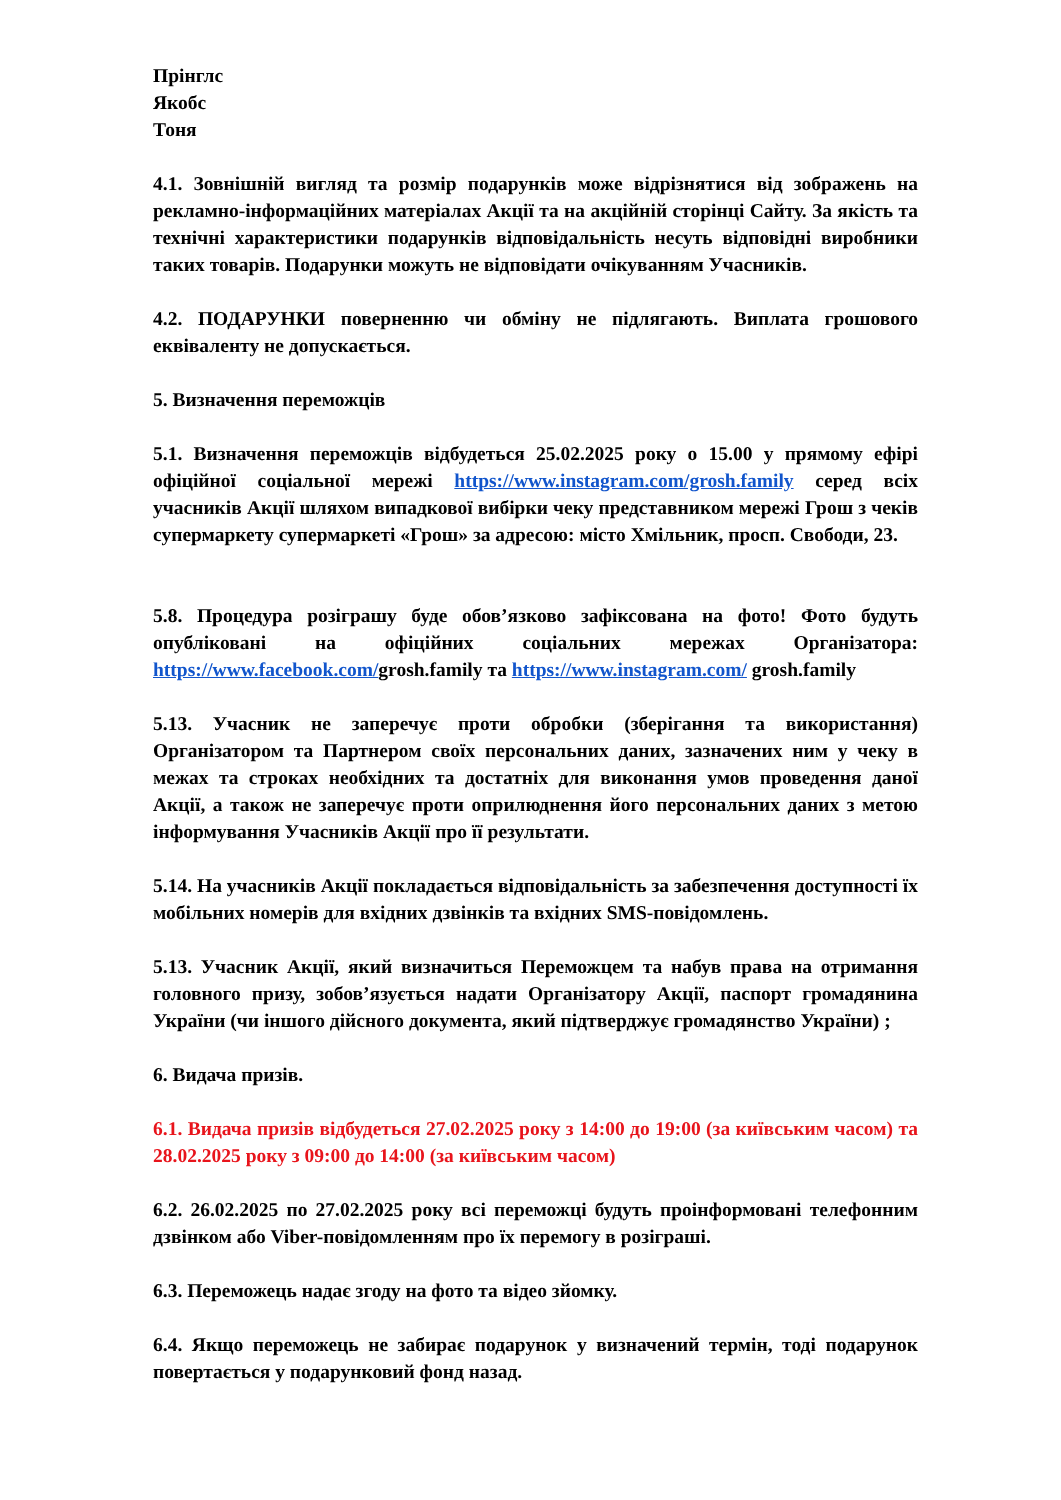Прінглс
Якобс
Тоня
4.1. Зовнішній вигляд та розмір подарунків може відрізнятися від зображень на рекламно-інформаційних матеріалах Акції та на акційній сторінці Сайту. За якість та технічні характеристики подарунків відповідальність несуть відповідні виробники таких товарів. Подарунки можуть не відповідати очікуванням Учасників.
4.2. ПОДАРУНКИ поверненню чи обміну не підлягають. Виплата грошового еквіваленту не допускається.
5. Визначення переможців
5.1. Визначення переможців відбудеться 25.02.2025 року о 15.00 у прямому ефірі офіційної соціальної мережі https://www.instagram.com/grosh.family серед всіх учасників Акції шляхом випадкової вибірки чеку представником мережі Грош з чеків супермаркету супермаркеті «Грош» за адресою: місто Хмільник, просп. Свободи, 23.
5.8. Процедура розіграшу буде обов’язково зафіксована на фото! Фото будуть опубліковані на офіційних соціальних мережах Організатора: https://www.facebook.com/grosh.family та https://www.instagram.com/ grosh.family
5.13. Учасник не заперечує проти обробки (зберігання та використання) Організатором та Партнером своїх персональних даних, зазначених ним у чеку в межах та строках необхідних та достатніх для виконання умов проведення даної Акції, а також не заперечує проти оприлюднення його персональних даних з метою інформування Учасників Акції про її результати.
5.14. На учасників Акції покладається відповідальність за забезпечення доступності їх мобільних номерів для вхідних дзвінків та вхідних SMS-повідомлень.
5.13. Учасник Акції, який визначиться Переможцем та набув права на отримання головного призу, зобов’язується надати Організатору Акції, паспорт громадянина України (чи іншого дійсного документа, який підтверджує громадянство України) ;
6. Видача призів.
6.1. Видача призів відбудеться 27.02.2025 року з 14:00 до 19:00 (за київським часом) та 28.02.2025 року з 09:00 до 14:00 (за київським часом)
6.2. 26.02.2025 по 27.02.2025 року всі переможці будуть проінформовані телефонним дзвінком або Viber-повідомленням про їх перемогу в розіграші.
6.3. Переможець надає згоду на фото та відео зйомку.
6.4. Якщо переможець не забирає подарунок у визначений термін, тоді подарунок повертається у подарунковий фонд назад.